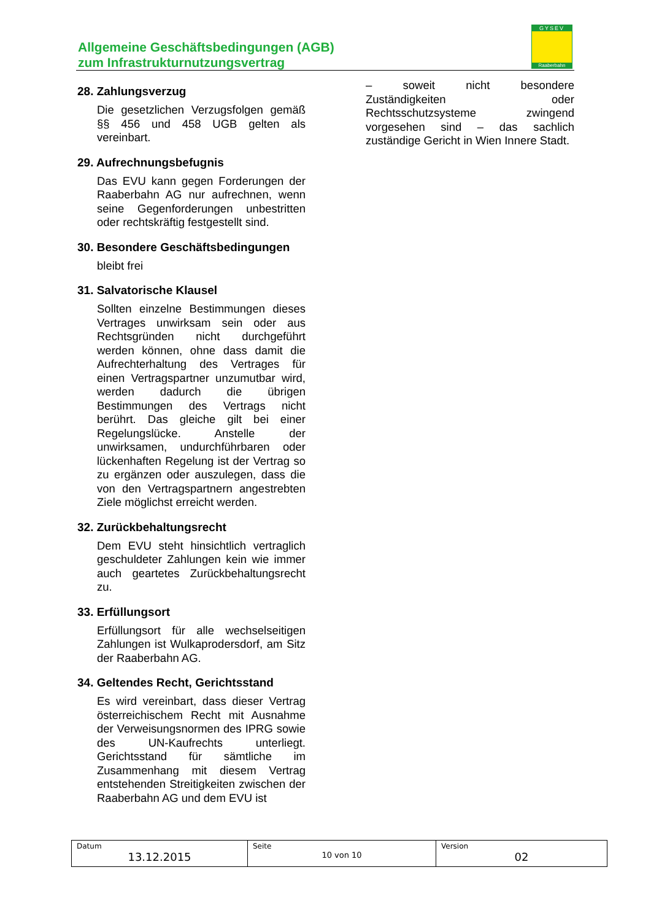Allgemeine Geschäftsbedingungen (AGB)
zum Infrastrukturnutzungsvertrag
GYSEV
Raaberbahn
28. Zahlungsverzug
Die gesetzlichen Verzugsfolgen gemäß §§ 456 und 458 UGB gelten als vereinbart.
29. Aufrechnungsbefugnis
Das EVU kann gegen Forderungen der Raaberbahn AG nur aufrechnen, wenn seine Gegenforderungen unbestritten oder rechtskräftig festgestellt sind.
30. Besondere Geschäftsbedingungen
bleibt frei
31. Salvatorische Klausel
Sollten einzelne Bestimmungen dieses Vertrages unwirksam sein oder aus Rechtsgründen nicht durchgeführt werden können, ohne dass damit die Aufrechterhaltung des Vertrages für einen Vertragspartner unzumutbar wird, werden dadurch die übrigen Bestimmungen des Vertrags nicht berührt. Das gleiche gilt bei einer Regelungslücke. Anstelle der unwirksamen, undurchführbaren oder lückenhaften Regelung ist der Vertrag so zu ergänzen oder auszulegen, dass die von den Vertragspartnern angestrebten Ziele möglichst erreicht werden.
32. Zurückbehaltungsrecht
Dem EVU steht hinsichtlich vertraglich geschuldeter Zahlungen kein wie immer auch geartetes Zurückbehaltungsrecht zu.
33. Erfüllungsort
Erfüllungsort für alle wechselseitigen Zahlungen ist Wulkaprodersdorf, am Sitz der Raaberbahn AG.
34. Geltendes Recht, Gerichtsstand
Es wird vereinbart, dass dieser Vertrag österreichischem Recht mit Ausnahme der Verweisungsnormen des IPRG sowie des UN-Kaufrechts unterliegt. Gerichtsstand für sämtliche im Zusammenhang mit diesem Vertrag entstehenden Streitigkeiten zwischen der Raaberbahn AG und dem EVU ist
– soweit nicht besondere Zuständigkeiten oder Rechtsschutzsysteme zwingend vorgesehen sind – das sachlich zuständige Gericht in Wien Innere Stadt.
| Datum 13.12.2015 | Seite 10 von 10 | Version 02 |